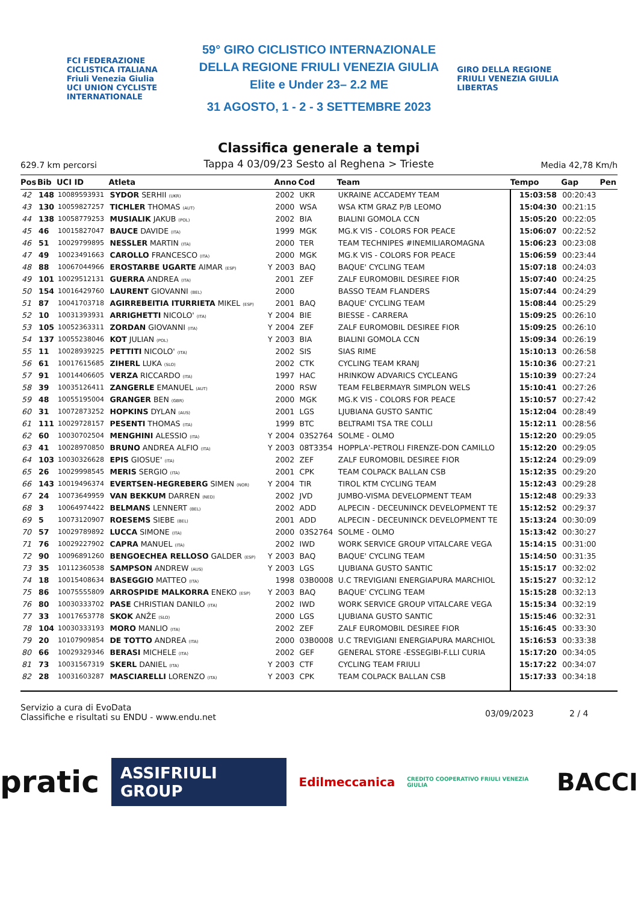FCI FEDERAZIONE CICLISTICA ITALIANA
Friuli Venezia Giulia
UCI UNION CYCLISTE INTERNATIONALE
59° GIRO CICLISTICO INTERNAZIONALE
DELLA REGIONE FRIULI VENEZIA GIULIA
Elite e Under 23– 2.2 ME
31 AGOSTO, 1 - 2 - 3 SETTEMBRE 2023
GIRO DELLA REGIONE FRIULI VENEZIA GIULIA LIBERTAS
629.7 km percorsi
Classifica generale a tempi
Tappa 4 03/09/23 Sesto al Reghena > Trieste
Media 42,78 Km/h
| Pos | Bib | UCI ID | Atleta | | Anno | Cod | Team | Tempo | Gap | Pen |
| --- | --- | --- | --- | --- | --- | --- | --- | --- | --- | --- |
| 42 | 148 | 10089593931 | SYDOR SERHII (UKR) | | 2002 | UKR | UKRAINE ACCADEMY TEAM | 15:03:58 | 00:20:43 | |
| 43 | 130 | 10059827257 | TICHLER THOMAS (AUT) | | 2000 | WSA | WSA KTM GRAZ P/B LEOMO | 15:04:30 | 00:21:15 | |
| 44 | 138 | 10058779253 | MUSIALIK JAKUB (POL) | | 2002 | BIA | BIALINI GOMOLA CCN | 15:05:20 | 00:22:05 | |
| 45 | 46 | 10015827047 | BAUCE DAVIDE (ITA) | | 1999 | MGK | MG.K VIS - COLORS FOR PEACE | 15:06:07 | 00:22:52 | |
| 46 | 51 | 10029799895 | NESSLER MARTIN (ITA) | | 2000 | TER | TEAM TECHNIPES #INEMILIAROMAGNA | 15:06:23 | 00:23:08 | |
| 47 | 49 | 10023491663 | CAROLLO FRANCESCO (ITA) | | 2000 | MGK | MG.K VIS - COLORS FOR PEACE | 15:06:59 | 00:23:44 | |
| 48 | 88 | 10067044966 | EROSTARBE UGARTE AIMAR (ESP) | Y | 2003 | BAQ | BAQUE' CYCLING TEAM | 15:07:18 | 00:24:03 | |
| 49 | 101 | 10029512131 | GUERRA ANDREA (ITA) | | 2001 | ZEF | ZALF EUROMOBIL DESIREE FIOR | 15:07:40 | 00:24:25 | |
| 50 | 154 | 10016429760 | LAURENT GIOVANNI (BEL) | | 2000 | | BASSO TEAM FLANDERS | 15:07:44 | 00:24:29 | |
| 51 | 87 | 10041703718 | AGIRREBEITIA ITURRIETA MIKEL (ESP) | | 2001 | BAQ | BAQUE' CYCLING TEAM | 15:08:44 | 00:25:29 | |
| 52 | 10 | 10031393931 | ARRIGHETTI NICOLO' (ITA) | Y | 2004 | BIE | BIESSE - CARRERA | 15:09:25 | 00:26:10 | |
| 53 | 105 | 10052363311 | ZORDAN GIOVANNI (ITA) | Y | 2004 | ZEF | ZALF EUROMOBIL DESIREE FIOR | 15:09:25 | 00:26:10 | |
| 54 | 137 | 10055238046 | KOT JULIAN (POL) | Y | 2003 | BIA | BIALINI GOMOLA CCN | 15:09:34 | 00:26:19 | |
| 55 | 11 | 10028939225 | PETTITI NICOLO' (ITA) | | 2002 | SIS | SIAS RIME | 15:10:13 | 00:26:58 | |
| 56 | 61 | 10017615685 | ZIHERL LUKA (SLO) | | 2002 | CTK | CYCLING TEAM KRANJ | 15:10:36 | 00:27:21 | |
| 57 | 91 | 10014406605 | VERZA RICCARDO (ITA) | | 1997 | HAC | HRINKOW ADVARICS CYCLEANG | 15:10:39 | 00:27:24 | |
| 58 | 39 | 10035126411 | ZANGERLE EMANUEL (AUT) | | 2000 | RSW | TEAM FELBERMAYR SIMPLON WELS | 15:10:41 | 00:27:26 | |
| 59 | 48 | 10055195004 | GRANGER BEN (GBR) | | 2000 | MGK | MG.K VIS - COLORS FOR PEACE | 15:10:57 | 00:27:42 | |
| 60 | 31 | 10072873252 | HOPKINS DYLAN (AUS) | | 2001 | LGS | LJUBIANA GUSTO SANTIC | 15:12:04 | 00:28:49 | |
| 61 | 111 | 10029728157 | PESENTI THOMAS (ITA) | | 1999 | BTC | BELTRAMI TSA TRE COLLI | 15:12:11 | 00:28:56 | |
| 62 | 60 | 10030702504 | MENGHINI ALESSIO (ITA) | Y | 2004 | 03S2764 | SOLME - OLMO | 15:12:20 | 00:29:05 | |
| 63 | 41 | 10028970850 | BRUNO ANDREA ALFIO (ITA) | Y | 2003 | 08T3354 | HOPPLA'-PETROLI FIRENZE-DON CAMILLO | 15:12:20 | 00:29:05 | |
| 64 | 103 | 10030326628 | EPIS GIOSUE' (ITA) | | 2002 | ZEF | ZALF EUROMOBIL DESIREE FIOR | 15:12:24 | 00:29:09 | |
| 65 | 26 | 10029998545 | MERIS SERGIO (ITA) | | 2001 | CPK | TEAM COLPACK BALLAN CSB | 15:12:35 | 00:29:20 | |
| 66 | 143 | 10019496374 | EVERTSEN-HEGREBERG SIMEN (NOR) | Y | 2004 | TIR | TIROL KTM CYCLING TEAM | 15:12:43 | 00:29:28 | |
| 67 | 24 | 10073649959 | VAN BEKKUM DARREN (NED) | | 2002 | JVD | JUMBO-VISMA DEVELOPMENT TEAM | 15:12:48 | 00:29:33 | |
| 68 | 3 | 10064974422 | BELMANS LENNERT (BEL) | | 2002 | ADD | ALPECIN - DECEUNINCK DEVELOPMENT TE | 15:12:52 | 00:29:37 | |
| 69 | 5 | 10073120907 | ROESEMS SIEBE (BEL) | | 2001 | ADD | ALPECIN - DECEUNINCK DEVELOPMENT TE | 15:13:24 | 00:30:09 | |
| 70 | 57 | 10029789892 | LUCCA SIMONE (ITA) | | 2000 | 03S2764 | SOLME - OLMO | 15:13:42 | 00:30:27 | |
| 71 | 76 | 10029227902 | CAPRA MANUEL (ITA) | | 2002 | IWD | WORK SERVICE GROUP VITALCARE VEGA | 15:14:15 | 00:31:00 | |
| 72 | 90 | 10096891260 | BENGOECHEA RELLOSO GALDER (ESP) | Y | 2003 | BAQ | BAQUE' CYCLING TEAM | 15:14:50 | 00:31:35 | |
| 73 | 35 | 10112360538 | SAMPSON ANDREW (AUS) | Y | 2003 | LGS | LJUBIANA GUSTO SANTIC | 15:15:17 | 00:32:02 | |
| 74 | 18 | 10015408634 | BASEGGIO MATTEO (ITA) | | 1998 | 03B0008 | U.C TREVIGIANI ENERGIAPURA MARCHIOL | 15:15:27 | 00:32:12 | |
| 75 | 86 | 10075555809 | ARROSPIDE MALKORRA ENEKO (ESP) | Y | 2003 | BAQ | BAQUE' CYCLING TEAM | 15:15:28 | 00:32:13 | |
| 76 | 80 | 10030333702 | PASE CHRISTIAN DANILO (ITA) | | 2002 | IWD | WORK SERVICE GROUP VITALCARE VEGA | 15:15:34 | 00:32:19 | |
| 77 | 33 | 10017653778 | SKOK ANŽE (SLO) | | 2000 | LGS | LJUBIANA GUSTO SANTIC | 15:15:46 | 00:32:31 | |
| 78 | 104 | 10030333193 | MORO MANLIO (ITA) | | 2002 | ZEF | ZALF EUROMOBIL DESIREE FIOR | 15:16:45 | 00:33:30 | |
| 79 | 20 | 10107909854 | DE TOTTO ANDREA (ITA) | | 2000 | 03B0008 | U.C TREVIGIANI ENERGIAPURA MARCHIOL | 15:16:53 | 00:33:38 | |
| 80 | 66 | 10029329346 | BERASI MICHELE (ITA) | | 2002 | GEF | GENERAL STORE -ESSEGIBI-F.LLI CURIA | 15:17:20 | 00:34:05 | |
| 81 | 73 | 10031567319 | SKERL DANIEL (ITA) | Y | 2003 | CTF | CYCLING TEAM FRIULI | 15:17:22 | 00:34:07 | |
| 82 | 28 | 10031603287 | MASCIARELLI LORENZO (ITA) | Y | 2003 | CPK | TEAM COLPACK BALLAN CSB | 15:17:33 | 00:34:18 | |
Servizio a cura di EvoData
Classifiche e risultati su ENDU - www.endu.net
03/09/2023 2 / 4
pratic ASSIFRIULI GROUP Edilmeccanica CREDITO COOPERATIVO FRIULI VENEZIA GIULIA BACCI